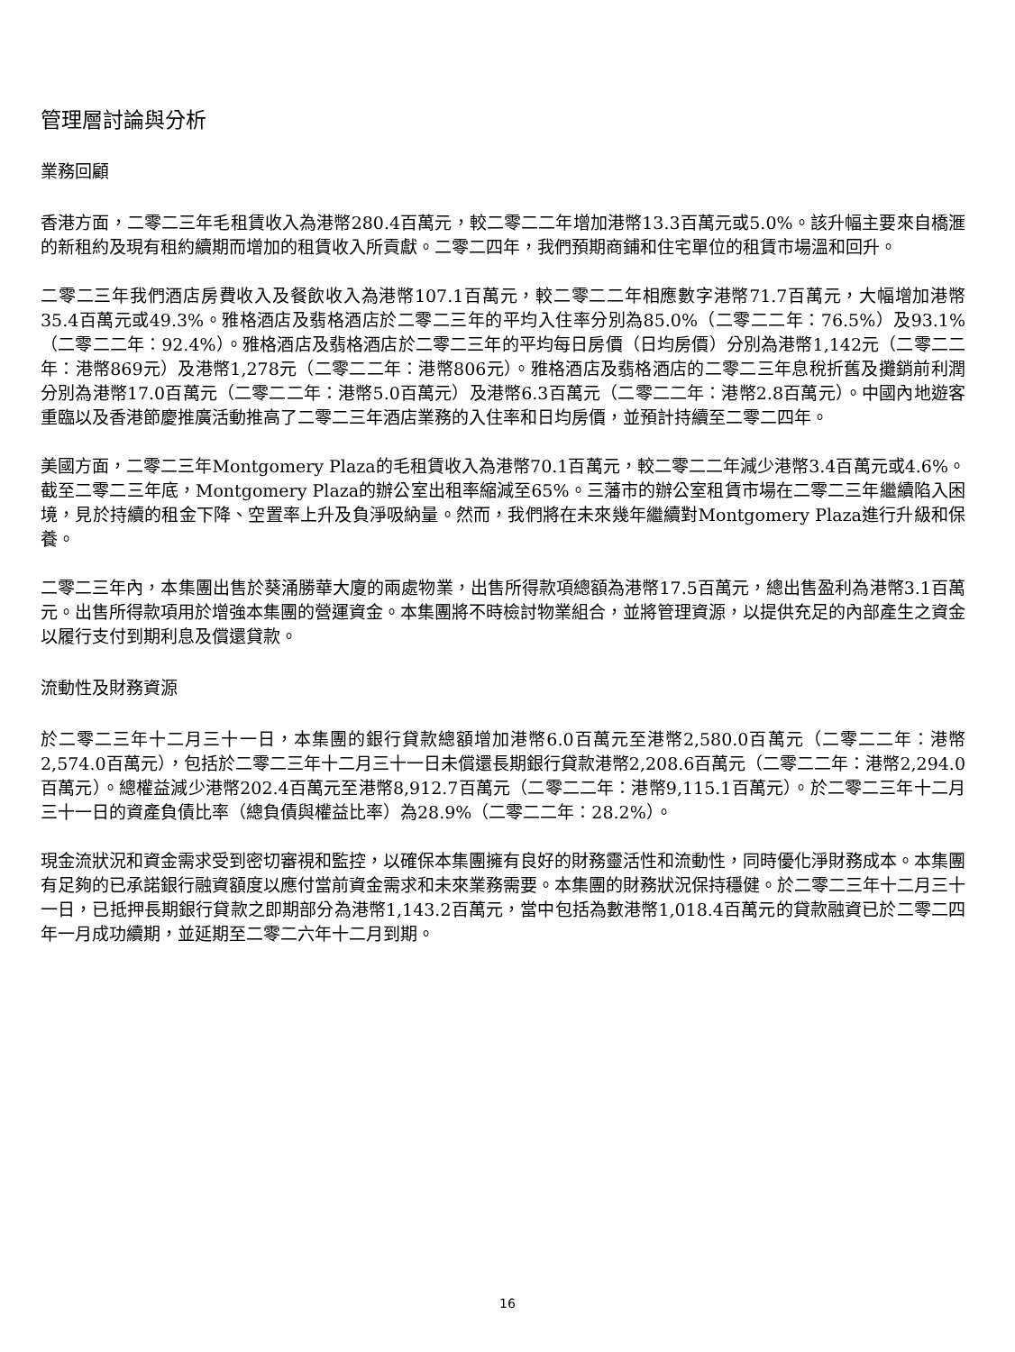管理層討論與分析
業務回顧
香港方面，二零二三年毛租賃收入為港幣280.4百萬元，較二零二二年增加港幣13.3百萬元或5.0%。該升幅主要來自橋滙的新租約及現有租約續期而增加的租賃收入所貢獻。二零二四年，我們預期商鋪和住宅單位的租賃市場溫和回升。
二零二三年我們酒店房費收入及餐飲收入為港幣107.1百萬元，較二零二二年相應數字港幣71.7百萬元，大幅增加港幣35.4百萬元或49.3%。雅格酒店及翡格酒店於二零二三年的平均入住率分別為85.0%（二零二二年：76.5%）及93.1%（二零二二年：92.4%）。雅格酒店及翡格酒店於二零二三年的平均每日房價（日均房價）分別為港幣1,142元（二零二二年：港幣869元）及港幣1,278元（二零二二年：港幣806元）。雅格酒店及翡格酒店的二零二三年息稅折舊及攤銷前利潤分別為港幣17.0百萬元（二零二二年：港幣5.0百萬元）及港幣6.3百萬元（二零二二年：港幣2.8百萬元）。中國內地遊客重臨以及香港節慶推廣活動推高了二零二三年酒店業務的入住率和日均房價，並預計持續至二零二四年。
美國方面，二零二三年Montgomery Plaza的毛租賃收入為港幣70.1百萬元，較二零二二年減少港幣3.4百萬元或4.6%。截至二零二三年底，Montgomery Plaza的辦公室出租率縮減至65%。三藩市的辦公室租賃市場在二零二三年繼續陷入困境，見於持續的租金下降、空置率上升及負淨吸納量。然而，我們將在未來幾年繼續對Montgomery Plaza進行升級和保養。
二零二三年內，本集團出售於葵涌勝華大廈的兩處物業，出售所得款項總額為港幣17.5百萬元，總出售盈利為港幣3.1百萬元。出售所得款項用於增強本集團的營運資金。本集團將不時檢討物業組合，並將管理資源，以提供充足的內部產生之資金以履行支付到期利息及償還貸款。
流動性及財務資源
於二零二三年十二月三十一日，本集團的銀行貸款總額增加港幣6.0百萬元至港幣2,580.0百萬元（二零二二年：港幣2,574.0百萬元），包括於二零二三年十二月三十一日未償還長期銀行貸款港幣2,208.6百萬元（二零二二年：港幣2,294.0百萬元）。總權益減少港幣202.4百萬元至港幣8,912.7百萬元（二零二二年：港幣9,115.1百萬元）。於二零二三年十二月三十一日的資產負債比率（總負債與權益比率）為28.9%（二零二二年：28.2%）。
現金流狀況和資金需求受到密切審視和監控，以確保本集團擁有良好的財務靈活性和流動性，同時優化淨財務成本。本集團有足夠的已承諾銀行融資額度以應付當前資金需求和未來業務需要。本集團的財務狀況保持穩健。於二零二三年十二月三十一日，已抵押長期銀行貸款之即期部分為港幣1,143.2百萬元，當中包括為數港幣1,018.4百萬元的貸款融資已於二零二四年一月成功續期，並延期至二零二六年十二月到期。
16